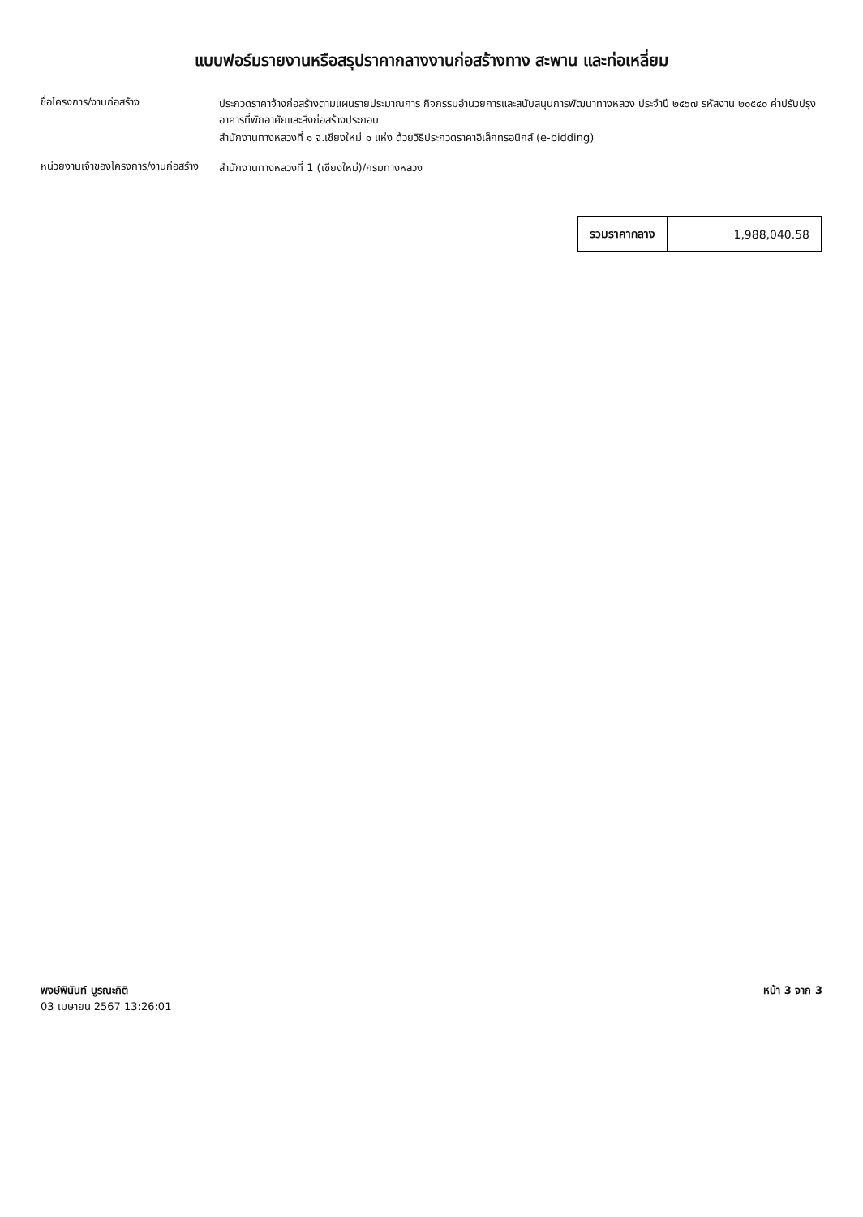แบบฟอร์มรายงานหรือสรุปราคากลางงานก่อสร้างทาง สะพาน และท่อเหลี่ยม
ชื่อโครงการ/งานก่อสร้าง ประกวดราคาจ้างก่อสร้างตามแผนรายประมาณการ กิจกรรมอำนวยการและสนับสนุนการพัฒนาทางหลวง ประจำปี ๒๕๖๗ รหัสงาน ๒๐๕๔๐ ค่าปรับปรุงอาคารที่พักอาศัยและสิ่งก่อสร้างประกอบ
สำนักงานทางหลวงที่ ๑ จ.เชียงใหม่ ๑ แห่ง ด้วยวิธีประกวดราคาอิเล็กทรอนิกส์ (e-bidding)
หน่วยงานเจ้าของโครงการ/งานก่อสร้าง
สำนักงานทางหลวงที่ 1 (เชียงใหม่)/กรมทางหลวง
| รวมราคากลาง | 1,988,040.58 |
พงษ์พินันท์ บูรณะกิติ
03 เมษายน 2567 13:26:01
หน้า 3 จาก 3